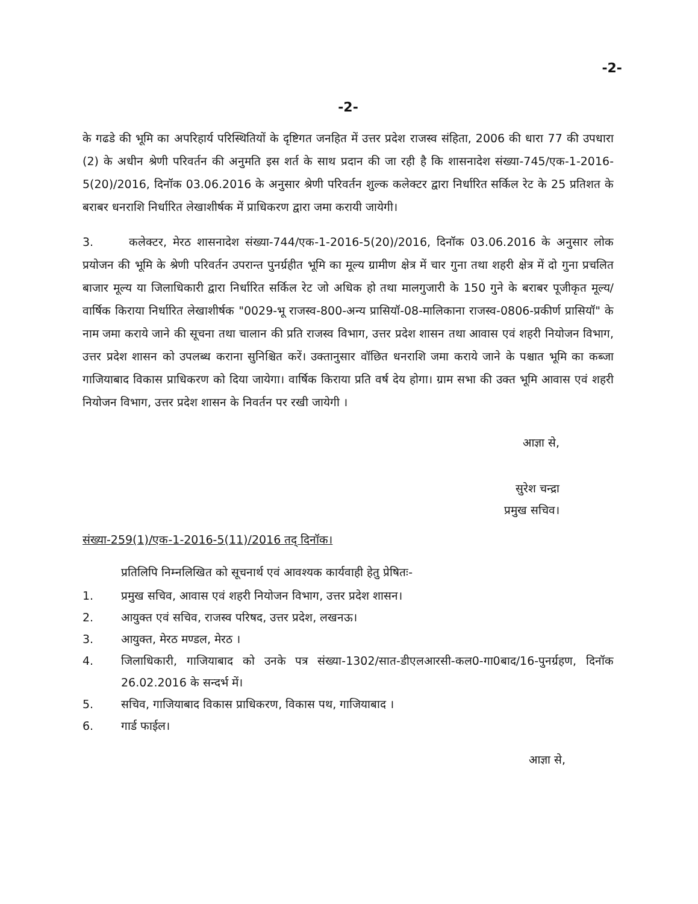-2-
-2-
के गढडे की भूमि का अपरिहार्य परिस्थितियों के दृष्टिगत जनहित में उत्तर प्रदेश राजस्व संहिता, 2006 की धारा 77 की उपधारा (2) के अधीन श्रेणी परिवर्तन की अनुमति इस शर्त के साथ प्रदान की जा रही है कि शासनादेश संख्या-745/एक-1-2016-5(20)/2016, दिनॉक 03.06.2016 के अनुसार श्रेणी परिवर्तन शुल्क कलेक्टर द्वारा निर्धारित सर्किल रेट के 25 प्रतिशत के बराबर धनराशि निर्धारित लेखाशीर्षक में प्राधिकरण द्वारा जमा करायी जायेगी।
3. कलेक्टर, मेरठ शासनादेश संख्या-744/एक-1-2016-5(20)/2016, दिनॉक 03.06.2016 के अनुसार लोक प्रयोजन की भूमि के श्रेणी परिवर्तन उपरान्त पुनर्ग्रहीत भूमि का मूल्य ग्रामीण क्षेत्र में चार गुना तथा शहरी क्षेत्र में दो गुना प्रचलित बाजार मूल्य या जिलाधिकारी द्वारा निर्धारित सर्किल रेट जो अधिक हो तथा मालगुजारी के 150 गुने के बराबर पूजीकृत मूल्य/वार्षिक किराया निर्धारित लेखाशीर्षक "0029-भू राजस्व-800-अन्य प्रासियॉ-08-मालिकाना राजस्व-0806-प्रकीर्ण प्रासियॉ" के नाम जमा कराये जाने की सूचना तथा चालान की प्रति राजस्व विभाग, उत्तर प्रदेश शासन तथा आवास एवं शहरी नियोजन विभाग, उत्तर प्रदेश शासन को उपलब्ध कराना सुनिश्चित करें। उक्तानुसार वॉछित धनराशि जमा कराये जाने के पश्चात भूमि का कब्जा गाजियाबाद विकास प्राधिकरण को दिया जायेगा। वार्षिक किराया प्रति वर्ष देय होगा। ग्राम सभा की उक्त भूमि आवास एवं शहरी नियोजन विभाग, उत्तर प्रदेश शासन के निवर्तन पर रखी जायेगी ।
आज्ञा से,
सुरेश चन्द्रा
प्रमुख सचिव।
संख्या-259(1)/एक-1-2016-5(11)/2016 तद् दिनॉक।
प्रतिलिपि निम्नलिखित को सूचनार्थ एवं आवश्यक कार्यवाही हेतु प्रेषितः-
1. प्रमुख सचिव, आवास एवं शहरी नियोजन विभाग, उत्तर प्रदेश शासन।
2. आयुक्त एवं सचिव, राजस्व परिषद, उत्तर प्रदेश, लखनऊ।
3. आयुक्त, मेरठ मण्डल, मेरठ ।
4. जिलाधिकारी, गाजियाबाद को उनके पत्र संख्या-1302/सात-डीएलआरसी-कल0-गा0बाद/16-पुनर्ग्रहण, दिनॉक 26.02.2016 के सन्दर्भ में।
5. सचिव, गाजियाबाद विकास प्राधिकरण, विकास पथ, गाजियाबाद ।
6. गार्ड फाईल।
आज्ञा से,